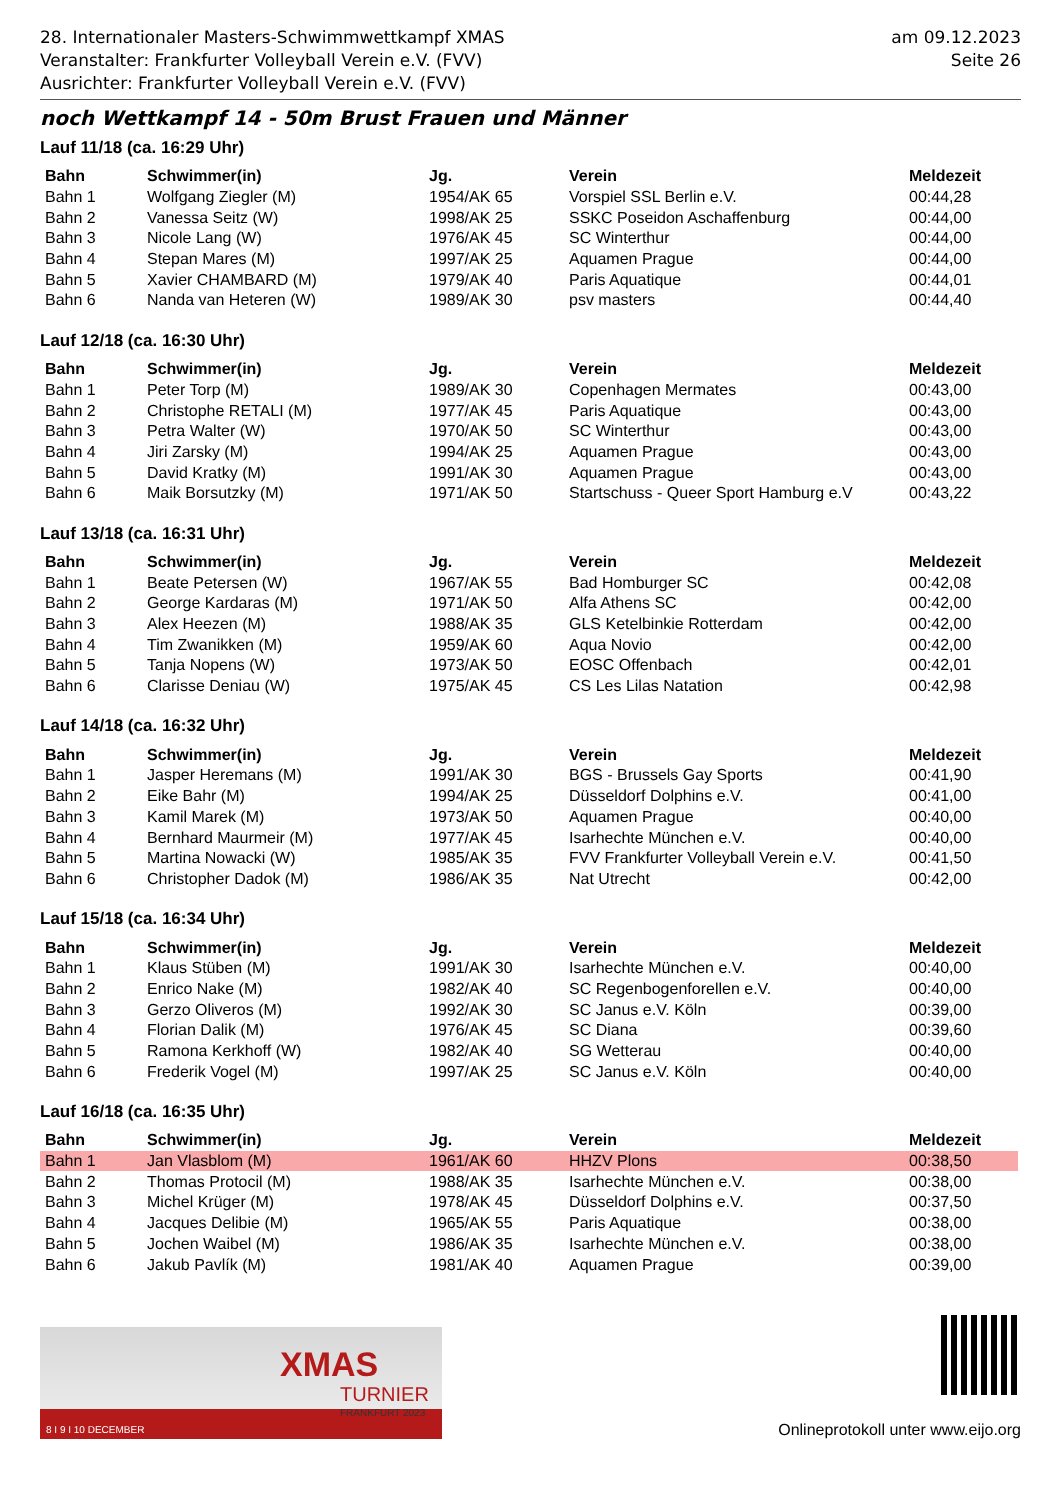28. Internationaler Masters-Schwimmwettkampf XMAS
Veranstalter: Frankfurter Volleyball Verein e.V. (FVV)
Ausrichter: Frankfurter Volleyball Verein e.V. (FVV)
am 09.12.2023
Seite 26
noch Wettkampf 14 - 50m Brust Frauen und Männer
Lauf 11/18 (ca. 16:29 Uhr)
| Bahn | Schwimmer(in) | Jg. | Verein | Meldezeit |
| --- | --- | --- | --- | --- |
| Bahn 1 | Wolfgang Ziegler (M) | 1954/AK 65 | Vorspiel SSL Berlin e.V. | 00:44,28 |
| Bahn 2 | Vanessa Seitz (W) | 1998/AK 25 | SSKC Poseidon Aschaffenburg | 00:44,00 |
| Bahn 3 | Nicole Lang (W) | 1976/AK 45 | SC Winterthur | 00:44,00 |
| Bahn 4 | Stepan Mares (M) | 1997/AK 25 | Aquamen Prague | 00:44,00 |
| Bahn 5 | Xavier CHAMBARD (M) | 1979/AK 40 | Paris Aquatique | 00:44,01 |
| Bahn 6 | Nanda van Heteren (W) | 1989/AK 30 | psv masters | 00:44,40 |
Lauf 12/18 (ca. 16:30 Uhr)
| Bahn | Schwimmer(in) | Jg. | Verein | Meldezeit |
| --- | --- | --- | --- | --- |
| Bahn 1 | Peter Torp (M) | 1989/AK 30 | Copenhagen Mermates | 00:43,00 |
| Bahn 2 | Christophe RETALI (M) | 1977/AK 45 | Paris Aquatique | 00:43,00 |
| Bahn 3 | Petra Walter (W) | 1970/AK 50 | SC Winterthur | 00:43,00 |
| Bahn 4 | Jiri Zarsky (M) | 1994/AK 25 | Aquamen Prague | 00:43,00 |
| Bahn 5 | David Kratky (M) | 1991/AK 30 | Aquamen Prague | 00:43,00 |
| Bahn 6 | Maik Borsutzky (M) | 1971/AK 50 | Startschuss - Queer Sport Hamburg e.V | 00:43,22 |
Lauf 13/18 (ca. 16:31 Uhr)
| Bahn | Schwimmer(in) | Jg. | Verein | Meldezeit |
| --- | --- | --- | --- | --- |
| Bahn 1 | Beate Petersen (W) | 1967/AK 55 | Bad Homburger SC | 00:42,08 |
| Bahn 2 | George Kardaras (M) | 1971/AK 50 | Alfa Athens SC | 00:42,00 |
| Bahn 3 | Alex Heezen (M) | 1988/AK 35 | GLS Ketelbinkie Rotterdam | 00:42,00 |
| Bahn 4 | Tim Zwanikken (M) | 1959/AK 60 | Aqua Novio | 00:42,00 |
| Bahn 5 | Tanja Nopens (W) | 1973/AK 50 | EOSC Offenbach | 00:42,01 |
| Bahn 6 | Clarisse Deniau (W) | 1975/AK 45 | CS Les Lilas Natation | 00:42,98 |
Lauf 14/18 (ca. 16:32 Uhr)
| Bahn | Schwimmer(in) | Jg. | Verein | Meldezeit |
| --- | --- | --- | --- | --- |
| Bahn 1 | Jasper Heremans (M) | 1991/AK 30 | BGS - Brussels Gay Sports | 00:41,90 |
| Bahn 2 | Eike Bahr (M) | 1994/AK 25 | Düsseldorf Dolphins e.V. | 00:41,00 |
| Bahn 3 | Kamil Marek (M) | 1973/AK 50 | Aquamen Prague | 00:40,00 |
| Bahn 4 | Bernhard Maurmeir (M) | 1977/AK 45 | Isarhechte München e.V. | 00:40,00 |
| Bahn 5 | Martina Nowacki (W) | 1985/AK 35 | FVV Frankfurter Volleyball Verein e.V. | 00:41,50 |
| Bahn 6 | Christopher Dadok (M) | 1986/AK 35 | Nat Utrecht | 00:42,00 |
Lauf 15/18 (ca. 16:34 Uhr)
| Bahn | Schwimmer(in) | Jg. | Verein | Meldezeit |
| --- | --- | --- | --- | --- |
| Bahn 1 | Klaus Stüben (M) | 1991/AK 30 | Isarhechte München e.V. | 00:40,00 |
| Bahn 2 | Enrico Nake (M) | 1982/AK 40 | SC Regenbogenforellen e.V. | 00:40,00 |
| Bahn 3 | Gerzo Oliveros (M) | 1992/AK 30 | SC Janus e.V. Köln | 00:39,00 |
| Bahn 4 | Florian Dalik (M) | 1976/AK 45 | SC Diana | 00:39,60 |
| Bahn 5 | Ramona Kerkhoff (W) | 1982/AK 40 | SG Wetterau | 00:40,00 |
| Bahn 6 | Frederik Vogel (M) | 1997/AK 25 | SC Janus e.V. Köln | 00:40,00 |
Lauf 16/18 (ca. 16:35 Uhr)
| Bahn | Schwimmer(in) | Jg. | Verein | Meldezeit |
| --- | --- | --- | --- | --- |
| Bahn 1 | Jan Vlasblom (M) | 1961/AK 60 | HHZV Plons | 00:38,50 |
| Bahn 2 | Thomas Protocil (M) | 1988/AK 35 | Isarhechte München e.V. | 00:38,00 |
| Bahn 3 | Michel Krüger (M) | 1978/AK 45 | Düsseldorf Dolphins e.V. | 00:37,50 |
| Bahn 4 | Jacques Delibie (M) | 1965/AK 55 | Paris Aquatique | 00:38,00 |
| Bahn 5 | Jochen Waibel (M) | 1986/AK 35 | Isarhechte München e.V. | 00:38,00 |
| Bahn 6 | Jakub Pavlík (M) | 1981/AK 40 | Aquamen Prague | 00:39,00 |
XMAS
TURNIER
FRANKFURT 2023
8 I 9 I 10 DECEMBER
Onlineprotokoll unter www.eijo.org